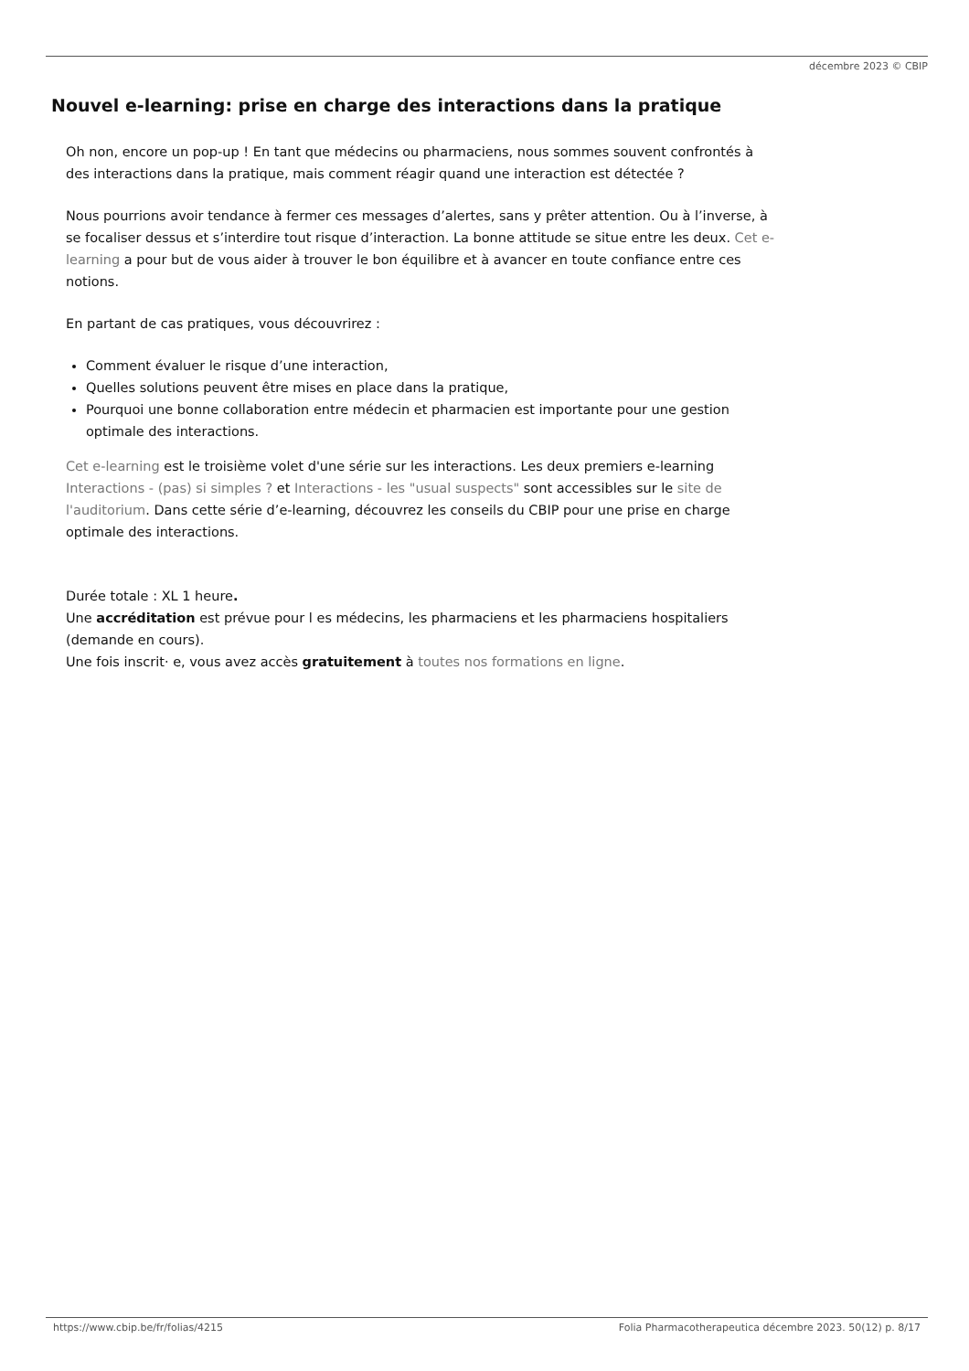décembre 2023 © CBIP
Nouvel e-learning: prise en charge des interactions dans la pratique
Oh non, encore un pop-up ! En tant que médecins ou pharmaciens, nous sommes souvent confrontés à des interactions dans la pratique, mais comment réagir quand une interaction est détectée ?
Nous pourrions avoir tendance à fermer ces messages d’alertes, sans y prêter attention. Ou à l’inverse, à se focaliser dessus et s’interdire tout risque d’interaction. La bonne attitude se situe entre les deux. Cet e-learning a pour but de vous aider à trouver le bon équilibre et à avancer en toute confiance entre ces notions.
En partant de cas pratiques, vous découvrirez :
Comment évaluer le risque d’une interaction,
Quelles solutions peuvent être mises en place dans la pratique,
Pourquoi une bonne collaboration entre médecin et pharmacien est importante pour une gestion optimale des interactions.
Cet e-learning est le troisième volet d'une série sur les interactions. Les deux premiers e-learning Interactions - (pas) si simples ? et Interactions - les "usual suspects" sont accessibles sur le site de l'auditorium. Dans cette série d’e-learning, découvrez les conseils du CBIP pour une prise en charge optimale des interactions.
Durée totale : XL 1 heure.
Une accréditation est prévue pour l es médecins, les pharmaciens et les pharmaciens hospitaliers (demande en cours).
Une fois inscrit· e, vous avez accès gratuitement à toutes nos formations en ligne.
https://www.cbip.be/fr/folias/4215 Folia Pharmacotherapeutica décembre 2023. 50(12) p. 8/17